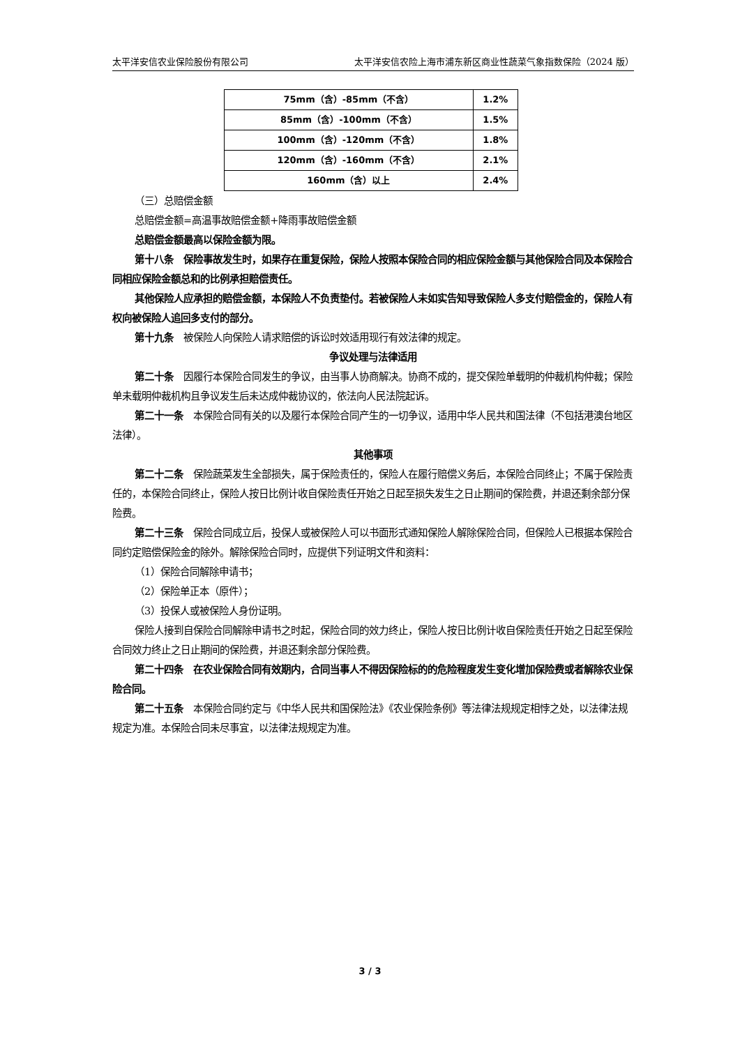太平洋安信农业保险股份有限公司 太平洋安信农险上海市浦东新区商业性蔬菜气象指数保险（2024 版）
| 75mm（含）-85mm（不含） | 1.2% |
| 85mm（含）-100mm（不含） | 1.5% |
| 100mm（含）-120mm（不含） | 1.8% |
| 120mm（含）-160mm（不含） | 2.1% |
| 160mm（含）以上 | 2.4% |
（三）总赔偿金额
总赔偿金额=高温事故赔偿金额+降雨事故赔偿金额
总赔偿金额最高以保险金额为限。
第十八条　保险事故发生时，如果存在重复保险，保险人按照本保险合同的相应保险金额与其他保险合同及本保险合同相应保险金额总和的比例承担赔偿责任。
其他保险人应承担的赔偿金额，本保险人不负责垫付。若被保险人未如实告知导致保险人多支付赔偿金的，保险人有权向被保险人追回多支付的部分。
第十九条　被保险人向保险人请求赔偿的诉讼时效适用现行有效法律的规定。
争议处理与法律适用
第二十条　因履行本保险合同发生的争议，由当事人协商解决。协商不成的，提交保险单载明的仲裁机构仲裁；保险单未载明仲裁机构且争议发生后未达成仲裁协议的，依法向人民法院起诉。
第二十一条　本保险合同有关的以及履行本保险合同产生的一切争议，适用中华人民共和国法律（不包括港澳台地区法律）。
其他事项
第二十二条　保险蔬菜发生全部损失，属于保险责任的，保险人在履行赔偿义务后，本保险合同终止；不属于保险责任的，本保险合同终止，保险人按日比例计收自保险责任开始之日起至损失发生之日止期间的保险费，并退还剩余部分保险费。
第二十三条　保险合同成立后，投保人或被保险人可以书面形式通知保险人解除保险合同，但保险人已根据本保险合同约定赔偿保险金的除外。解除保险合同时，应提供下列证明文件和资料：
（1）保险合同解除申请书；
（2）保险单正本（原件）；
（3）投保人或被保险人身份证明。
保险人接到自保险合同解除申请书之时起，保险合同的效力终止，保险人按日比例计收自保险责任开始之日起至保险合同效力终止之日止期间的保险费，并退还剩余部分保险费。
第二十四条　在农业保险合同有效期内，合同当事人不得因保险标的的危险程度发生变化增加保险费或者解除农业保险合同。
第二十五条　本保险合同约定与《中华人民共和国保险法》《农业保险条例》等法律法规规定相悖之处，以法律法规规定为准。本保险合同未尽事宜，以法律法规规定为准。
3 / 3